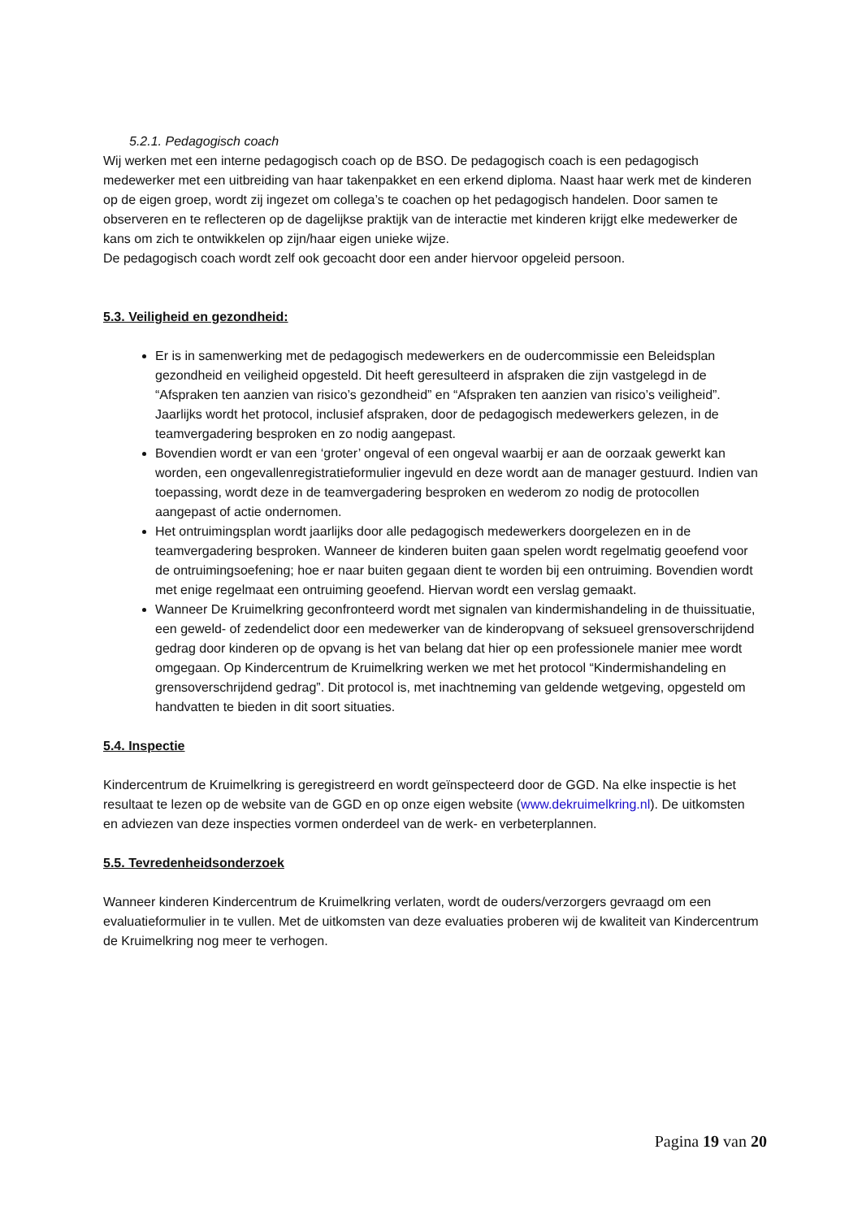5.2.1. Pedagogisch coach
Wij werken met een interne pedagogisch coach op de BSO. De pedagogisch coach is een pedagogisch medewerker met een uitbreiding van haar takenpakket en een erkend diploma. Naast haar werk met de kinderen op de eigen groep, wordt zij ingezet om collega’s te coachen op het pedagogisch handelen. Door samen te observeren en te reflecteren op de dagelijkse praktijk van de interactie met kinderen krijgt elke medewerker de kans om zich te ontwikkelen op zijn/haar eigen unieke wijze.
De pedagogisch coach wordt zelf ook gecoacht door een ander hiervoor opgeleid persoon.
5.3. Veiligheid en gezondheid:
Er is in samenwerking met de pedagogisch medewerkers en de oudercommissie een Beleidsplan gezondheid en veiligheid opgesteld. Dit heeft geresulteerd in afspraken die zijn vastgelegd in de “Afspraken ten aanzien van risico’s gezondheid” en “Afspraken ten aanzien van risico’s veiligheid”. Jaarlijks wordt het protocol, inclusief afspraken, door de pedagogisch medewerkers gelezen, in de teamvergadering besproken en zo nodig aangepast.
Bovendien wordt er van een ‘groter’ ongeval of een ongeval waarbij er aan de oorzaak gewerkt kan worden, een ongevallenregistratieformulier ingevuld en deze wordt aan de manager gestuurd. Indien van toepassing, wordt deze in de teamvergadering besproken en wederom zo nodig de protocollen aangepast of actie ondernomen.
Het ontruimingsplan wordt jaarlijks door alle pedagogisch medewerkers doorgelezen en in de teamvergadering besproken. Wanneer de kinderen buiten gaan spelen wordt regelmatig geoefend voor de ontruimingsoefening; hoe er naar buiten gegaan dient te worden bij een ontruiming. Bovendien wordt met enige regelmaat een ontruiming geoefend. Hiervan wordt een verslag gemaakt.
Wanneer De Kruimelkring geconfronteerd wordt met signalen van kindermishandeling in de thuissituatie, een geweld- of zedendelict door een medewerker van de kinderopvang of seksueel grensoverschrijdend gedrag door kinderen op de opvang is het van belang dat hier op een professionele manier mee wordt omgegaan. Op Kindercentrum de Kruimelkring werken we met het protocol “Kindermishandeling en grensoverschrijdend gedrag”. Dit protocol is, met inachtneming van geldende wetgeving, opgesteld om handvatten te bieden in dit soort situaties.
5.4. Inspectie
Kindercentrum de Kruimelkring is geregistreerd en wordt geïnspecteerd door de GGD. Na elke inspectie is het resultaat te lezen op de website van de GGD en op onze eigen website (www.dekruimelkring.nl). De uitkomsten en adviezen van deze inspecties vormen onderdeel van de werk- en verbeterplannen.
5.5. Tevredenheidsonderzoek
Wanneer kinderen Kindercentrum de Kruimelkring verlaten, wordt de ouders/verzorgers gevraagd om een evaluatieformulier in te vullen. Met de uitkomsten van deze evaluaties proberen wij de kwaliteit van Kindercentrum de Kruimelkring nog meer te verhogen.
Pagina 19 van 20